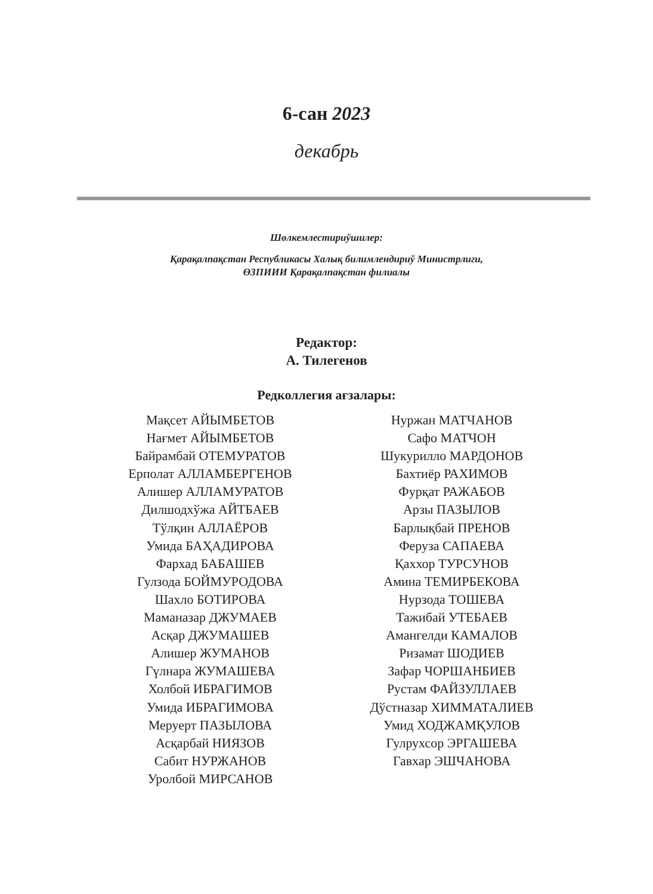6-сан 2023
декабрь
Шөлкемлестириўшилер:
Қарақалпақстан Республикасы Халық билимлендириў Министрлиги,
ӨЗПИИИ Қарақалпақстан филиалы
Редактор:
А. Тилегенов
Редколлегия ағзалары:
Мақсет АЙЫМБЕТОВ
Нағмет АЙЫМБЕТОВ
Байрамбай ОТЕМУРАТОВ
Ерполат АЛЛАМБЕРГЕНОВ
Алишер АЛЛАМУРАТОВ
Дилшодхўжа АЙТБАЕВ
Тўлқин АЛЛАЁРОВ
Умида БАҲАДИРОВА
Фархад БАБАШЕВ
Гулзода БОЙМУРОДОВА
Шахло БОТИРОВА
Маманазар ДЖУМАЕВ
Асқар ДЖУМАШЕВ
Алишер ЖУМАНОВ
Гүлнара ЖУМАШЕВА
Холбой ИБРАГИМОВ
Умида ИБРАГИМОВА
Меруерт ПАЗЫЛОВА
Асқарбай НИЯЗОВ
Сабит НУРЖАНОВ
Уролбой МИРСАНОВ
Нуржан МАТЧАНОВ
Сафо МАТЧОН
Шукурилло МАРДОНОВ
Бахтиёр РАХИМОВ
Фурқат РАЖАБОВ
Арзы ПАЗЫЛОВ
Барлықбай ПРЕНОВ
Феруза САПАЕВА
Қаххор ТУРСУНОВ
Амина ТЕМИРБЕКОВА
Нурзода ТОШЕВА
Тажибай УТЕБАЕВ
Амангелди КАМАЛОВ
Ризамат ШОДИЕВ
Зафар ЧОРШАНБИЕВ
Рустам ФАЙЗУЛЛАЕВ
Дўстназар ХИММАТАЛИЕВ
Умид ХОДЖАМҚУЛОВ
Гулрухсор ЭРГАШЕВА
Гавхар ЭШЧАНОВА